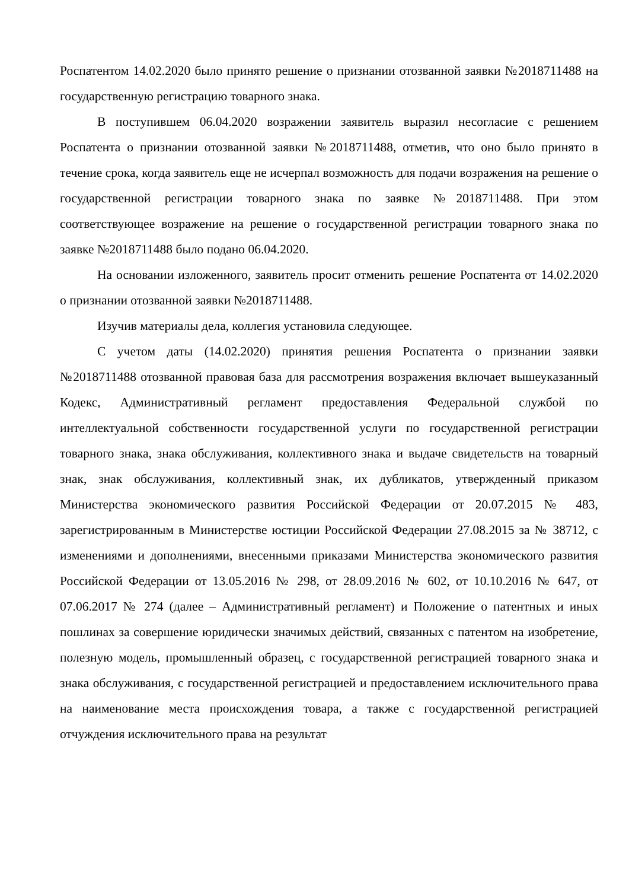Роспатентом 14.02.2020 было принято решение о признании отозванной заявки №2018711488 на государственную регистрацию товарного знака.
В поступившем 06.04.2020 возражении заявитель выразил несогласие с решением Роспатента о признании отозванной заявки №2018711488, отметив, что оно было принято в течение срока, когда заявитель еще не исчерпал возможность для подачи возражения на решение о государственной регистрации товарного знака по заявке №2018711488. При этом соответствующее возражение на решение о государственной регистрации товарного знака по заявке №2018711488 было подано 06.04.2020.
На основании изложенного, заявитель просит отменить решение Роспатента от 14.02.2020 о признании отозванной заявки №2018711488.
Изучив материалы дела, коллегия установила следующее.
С учетом даты (14.02.2020) принятия решения Роспатента о признании заявки №2018711488 отозванной правовая база для рассмотрения возражения включает вышеуказанный Кодекс, Административный регламент предоставления Федеральной службой по интеллектуальной собственности государственной услуги по государственной регистрации товарного знака, знака обслуживания, коллективного знака и выдаче свидетельств на товарный знак, знак обслуживания, коллективный знак, их дубликатов, утвержденный приказом Министерства экономического развития Российской Федерации от 20.07.2015 № 483, зарегистрированным в Министерстве юстиции Российской Федерации 27.08.2015 за № 38712, с изменениями и дополнениями, внесенными приказами Министерства экономического развития Российской Федерации от 13.05.2016 № 298, от 28.09.2016 № 602, от 10.10.2016 № 647, от 07.06.2017 № 274 (далее – Административный регламент) и Положение о патентных и иных пошлинах за совершение юридически значимых действий, связанных с патентом на изобретение, полезную модель, промышленный образец, с государственной регистрацией товарного знака и знака обслуживания, с государственной регистрацией и предоставлением исключительного права на наименование места происхождения товара, а также с государственной регистрацией отчуждения исключительного права на результат